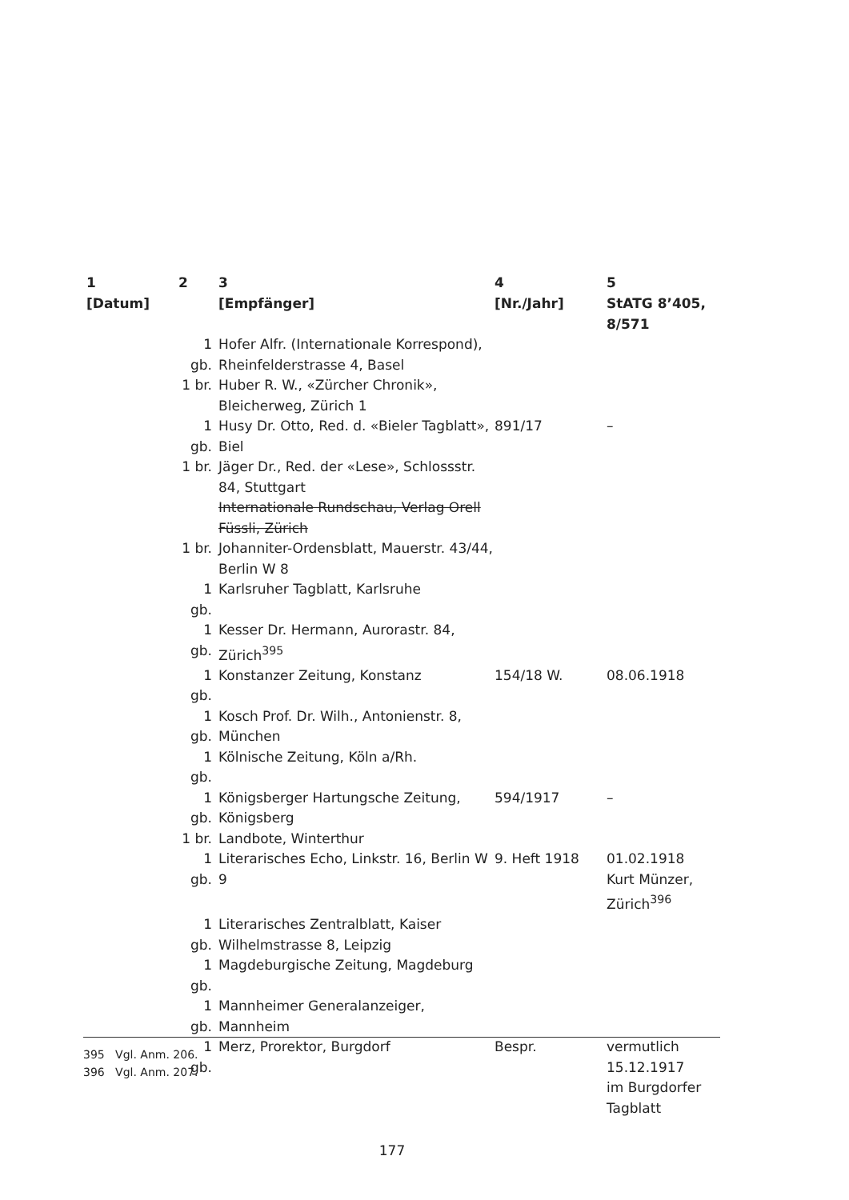| 1 [Datum] | 2 | 3 [Empfänger] | 4 [Nr./Jahr] | 5 StATG 8’405, 8/571 |
| --- | --- | --- | --- | --- |
| | 1 gb. | Hofer Alfr. (Internationale Korrespond), Rheinfelderstrasse 4, Basel | | |
| | 1 br. | Huber R. W., «Zürcher Chronik», Bleicherweg, Zürich 1 | | |
| | 1 gb. | Husy Dr. Otto, Red. d. «Bieler Tagblatt», Biel | 891/17 | – |
| | 1 br. | Jäger Dr., Red. der «Lese», Schlossstr. 84, Stuttgart Internationale Rundschau, Verlag Orell Füssli, Zürich | | |
| | 1 br. | Johanniter-Ordensblatt, Mauerstr. 43/44, Berlin W 8 | | |
| | 1 gb. | Karlsruher Tagblatt, Karlsruhe | | |
| | 1 gb. | Kesser Dr. Hermann, Aurorastr. 84, Zürich<sup>395</sup> | | |
| | 1 gb. | Konstanzer Zeitung, Konstanz | 154/18 W. | 08.06.1918 |
| | 1 gb. | Kosch Prof. Dr. Wilh., Antonienstr. 8, München | | |
| | 1 gb. | Kölnische Zeitung, Köln a/Rh. | | |
| | 1 gb. | Königsberger Hartungsche Zeitung, Königsberg | 594/1917 | – |
| | 1 br. | Landbote, Winterthur | | |
| | 1 gb. | Literarisches Echo, Linkstr. 16, Berlin W 9 | 9. Heft 1918 | 01.02.1918 Kurt Münzer, Zürich<sup>396</sup> |
| | 1 gb. | Literarisches Zentralblatt, Kaiser Wilhelmstrasse 8, Leipzig | | |
| | 1 gb. | Magdeburgische Zeitung, Magdeburg | | |
| | 1 gb. | Mannheimer Generalanzeiger, Mannheim | | |
| | 1 gb. | Merz, Prorektor, Burgdorf | Bespr. | vermutlich 15.12.1917 im Burgdorfer Tagblatt |
395 Vgl. Anm. 206.
396 Vgl. Anm. 207.
177